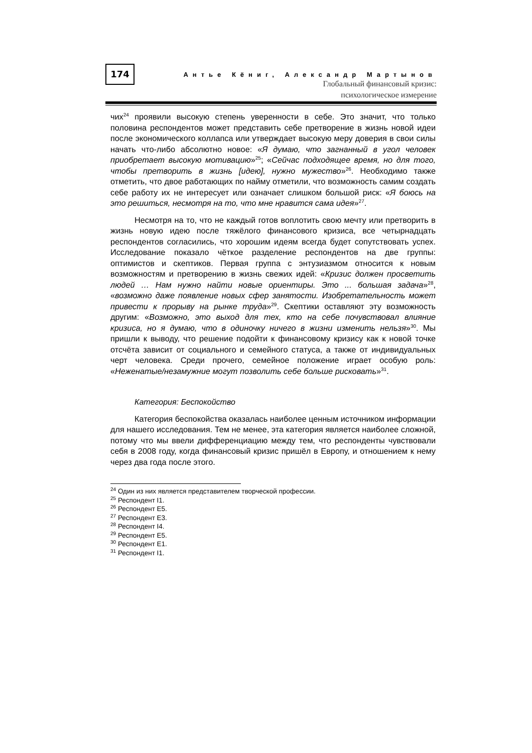174
Антье Кёниг, Александр Мартынов
Глобальный финансовый кризис:
психологическое измерение
чих<sup>24</sup> проявили высокую степень уверенности в себе. Это значит, что только половина респондентов может представить себе претворение в жизнь новой идеи после экономического коллапса или утверждает высокую меру доверия в свои силы начать что-либо абсолютно новое: «Я думаю, что загнанный в угол человек приобретает высокую мотивацию»<sup>25</sup>; «Сейчас подходящее время, но для того, чтобы претворить в жизнь [идею], нужно мужество»<sup>26</sup>. Необходимо также отметить, что двое работающих по найму отметили, что возможность самим создать себе работу их не интересует или означает слишком большой риск: «Я боюсь на это решиться, несмотря на то, что мне нравится сама идея»<sup>27</sup>.
Несмотря на то, что не каждый готов воплотить свою мечту или претворить в жизнь новую идею после тяжёлого финансового кризиса, все четырнадцать респондентов согласились, что хорошим идеям всегда будет сопутствовать успех. Исследование показало чёткое разделение респондентов на две группы: оптимистов и скептиков. Первая группа с энтузиазмом относится к новым возможностям и претворению в жизнь свежих идей: «Кризис должен просветить людей … Нам нужно найти новые ориентиры. Это ... большая задача»<sup>28</sup>, «возможно даже появление новых сфер занятости. Изобретательность может привести к прорыву на рынке труда»<sup>29</sup>. Скептики оставляют эту возможность другим: «Возможно, это выход для тех, кто на себе почувствовал влияние кризиса, но я думаю, что в одиночку ничего в жизни изменить нельзя»<sup>30</sup>. Мы пришли к выводу, что решение подойти к финансовому кризису как к новой точке отсчёта зависит от социального и семейного статуса, а также от индивидуальных черт человека. Среди прочего, семейное положение играет особую роль: «Неженатые/незамужние могут позволить себе больше рисковать»<sup>31</sup>.
Категория: Беспокойство
Категория беспокойства оказалась наиболее ценным источником информации для нашего исследования. Тем не менее, эта категория является наиболее сложной, потому что мы ввели дифференциацию между тем, что респонденты чувствовали себя в 2008 году, когда финансовый кризис пришёл в Европу, и отношением к нему через два года после этого.
<sup>24</sup> Один из них является представителем творческой профессии.
<sup>25</sup> Респондент I1.
<sup>26</sup> Респондент E5.
<sup>27</sup> Респондент E3.
<sup>28</sup> Респондент I4.
<sup>29</sup> Респондент E5.
<sup>30</sup> Респондент E1.
<sup>31</sup> Респондент I1.